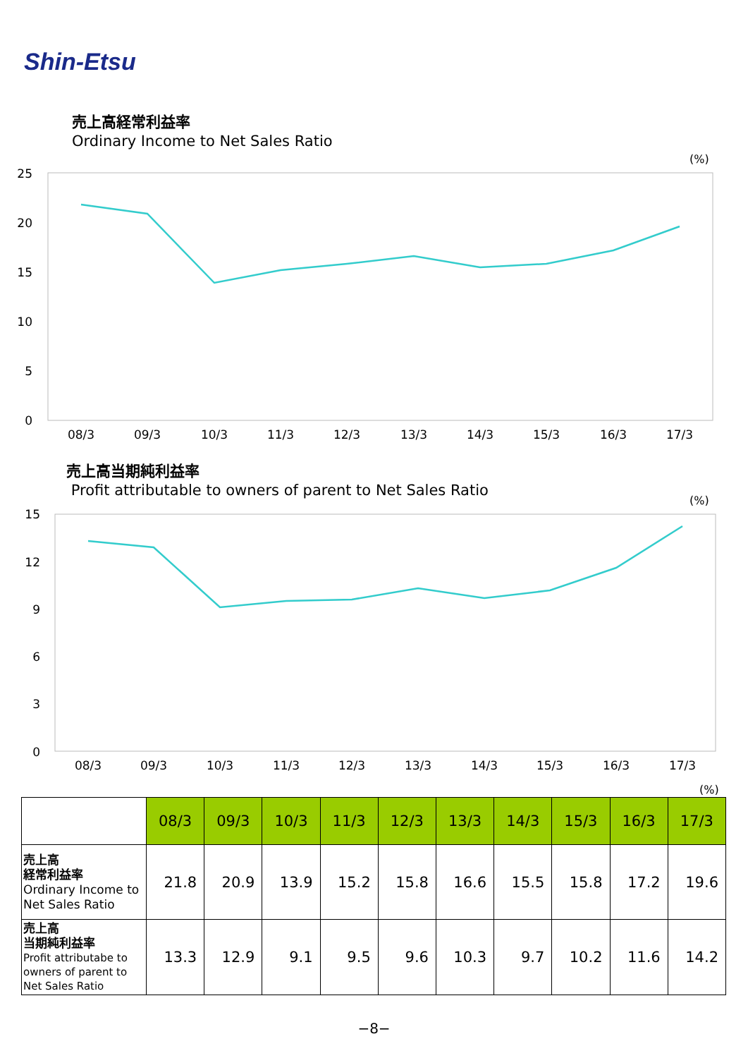Shin-Etsu
売上高経常利益率
Ordinary Income to Net Sales Ratio
(%)
25
20
15
10
5
0
08/3
09/3
10/3
11/3
12/3
13/3
14/3
15/3
16/3
17/3
売上高当期純利益率
Profit attributable to owners of parent to Net Sales Ratio
(%)
15
12
9
6
3
0
08/3
09/3
10/3
11/3
12/3
13/3
14/3
15/3
16/3
17/3
(%)
| | 08/3 | 09/3 | 10/3 | 11/3 | 12/3 | 13/3 | 14/3 | 15/3 | 16/3 | 17/3 |
| 売上高 経常利益率 Ordinary Income to Net Sales Ratio | 21.8 | 20.9 | 13.9 | 15.2 | 15.8 | 16.6 | 15.5 | 15.8 | 17.2 | 19.6 |
| 売上高 当期純利益率 Profit attributabe to owners of parent to Net Sales Ratio | 13.3 | 12.9 | 9.1 | 9.5 | 9.6 | 10.3 | 9.7 | 10.2 | 11.6 | 14.2 |
−8−